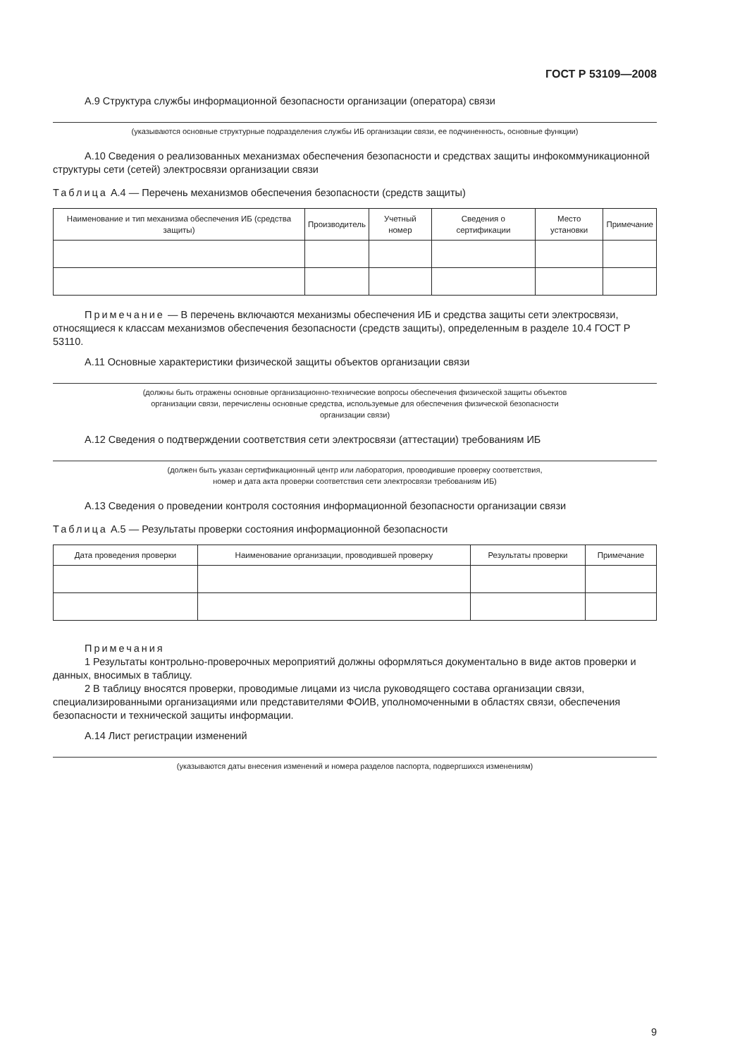ГОСТ Р 53109—2008
А.9 Структура службы информационной безопасности организации (оператора) связи
(указываются основные структурные подразделения службы ИБ организации связи, ее подчиненность, основные функции)
А.10 Сведения о реализованных механизмах обеспечения безопасности и средствах защиты инфокоммуникационной структуры сети (сетей) электросвязи организации связи
Таблица А.4 — Перечень механизмов обеспечения безопасности (средств защиты)
| Наименование и тип механизма обеспечения ИБ (средства защиты) | Производитель | Учетный номер | Сведения о сертификации | Место установки | Примечание |
| --- | --- | --- | --- | --- | --- |
Примечание — В перечень включаются механизмы обеспечения ИБ и средства защиты сети электросвязи, относящиеся к классам механизмов обеспечения безопасности (средств защиты), определенным в разделе 10.4 ГОСТ Р 53110.
А.11 Основные характеристики физической защиты объектов организации связи
(должны быть отражены основные организационно-технические вопросы обеспечения физической защиты объектов
организации связи, перечислены основные средства, используемые для обеспечения физической безопасности
организации связи)
А.12 Сведения о подтверждении соответствия сети электросвязи (аттестации) требованиям ИБ
(должен быть указан сертификационный центр или лаборатория, проводившие проверку соответствия,
номер и дата акта проверки соответствия сети электросвязи требованиям ИБ)
А.13 Сведения о проведении контроля состояния информационной безопасности организации связи
Таблица А.5 — Результаты проверки состояния информационной безопасности
| Дата проведения проверки | Наименование организации, проводившей проверку | Результаты проверки | Примечание |
| --- | --- | --- | --- |
Примечания
1 Результаты контрольно-проверочных мероприятий должны оформляться документально в виде актов проверки и данных, вносимых в таблицу.
2 В таблицу вносятся проверки, проводимые лицами из числа руководящего состава организации связи, специализированными организациями или представителями ФОИВ, уполномоченными в областях связи, обеспечения безопасности и технической защиты информации.
А.14 Лист регистрации изменений
(указываются даты внесения изменений и номера разделов паспорта, подвергшихся изменениям)
9